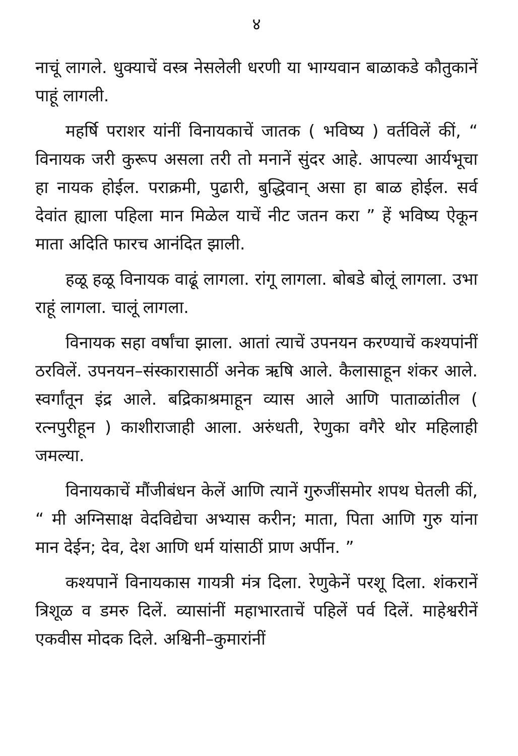४
नाचूं लागले. धुक्याचें वस्त्र नेसलेली धरणी या भाग्यवान बाळाकडे कौतुकानें पाहूं लागली.
महर्षि पराशर यांनीं विनायकाचें जातक ( भविष्य ) वर्तविलें कीं, “ विनायक जरी कुरूप असला तरी तो मनानें सुंदर आहे. आपल्या आर्यभूचा हा नायक होईल. पराक्रमी, पुढारी, बुद्धिवान् असा हा बाळ होईल. सर्व देवांत ह्याला पहिला मान मिळेल याचें नीट जतन करा ” हें भविष्य ऐकून माता अदिति फारच आनंदित झाली.
हळू हळू विनायक वाढूं लागला. रांगू लागला. बोबडे बोलूं लागला. उभा राहूं लागला. चालूं लागला.
विनायक सहा वर्षांचा झाला. आतां त्याचें उपनयन करण्याचें कश्यपांनीं ठरविलें. उपनयन–संस्कारासाठीं अनेक ऋषि आले. कैलासाहून शंकर आले. स्वर्गांतून इंद्र आले. बद्रिकाश्रमाहून व्यास आले आणि पाताळांतील ( रत्नपुरीहून ) काशीराजाही आला. अरुंधती, रेणुका वगैरे थोर महिलाही जमल्या.
विनायकाचें मौंजीबंधन केलें आणि त्यानें गुरुजींसमोर शपथ घेतली कीं, “ मी अग्निसाक्ष वेदविद्येचा अभ्यास करीन; माता, पिता आणि गुरु यांना मान देईन; देव, देश आणि धर्म यांसाठीं प्राण अर्पीन. ”
कश्यपानें विनायकास गायत्री मंत्र दिला. रेणुकेनें परशू दिला. शंकरानें त्रिशूळ व डमरु दिलें. व्यासांनीं महाभारताचें पहिलें पर्व दिलें. माहेश्वरीनें एकवीस मोदक दिले. अश्विनी–कुमारांनीं